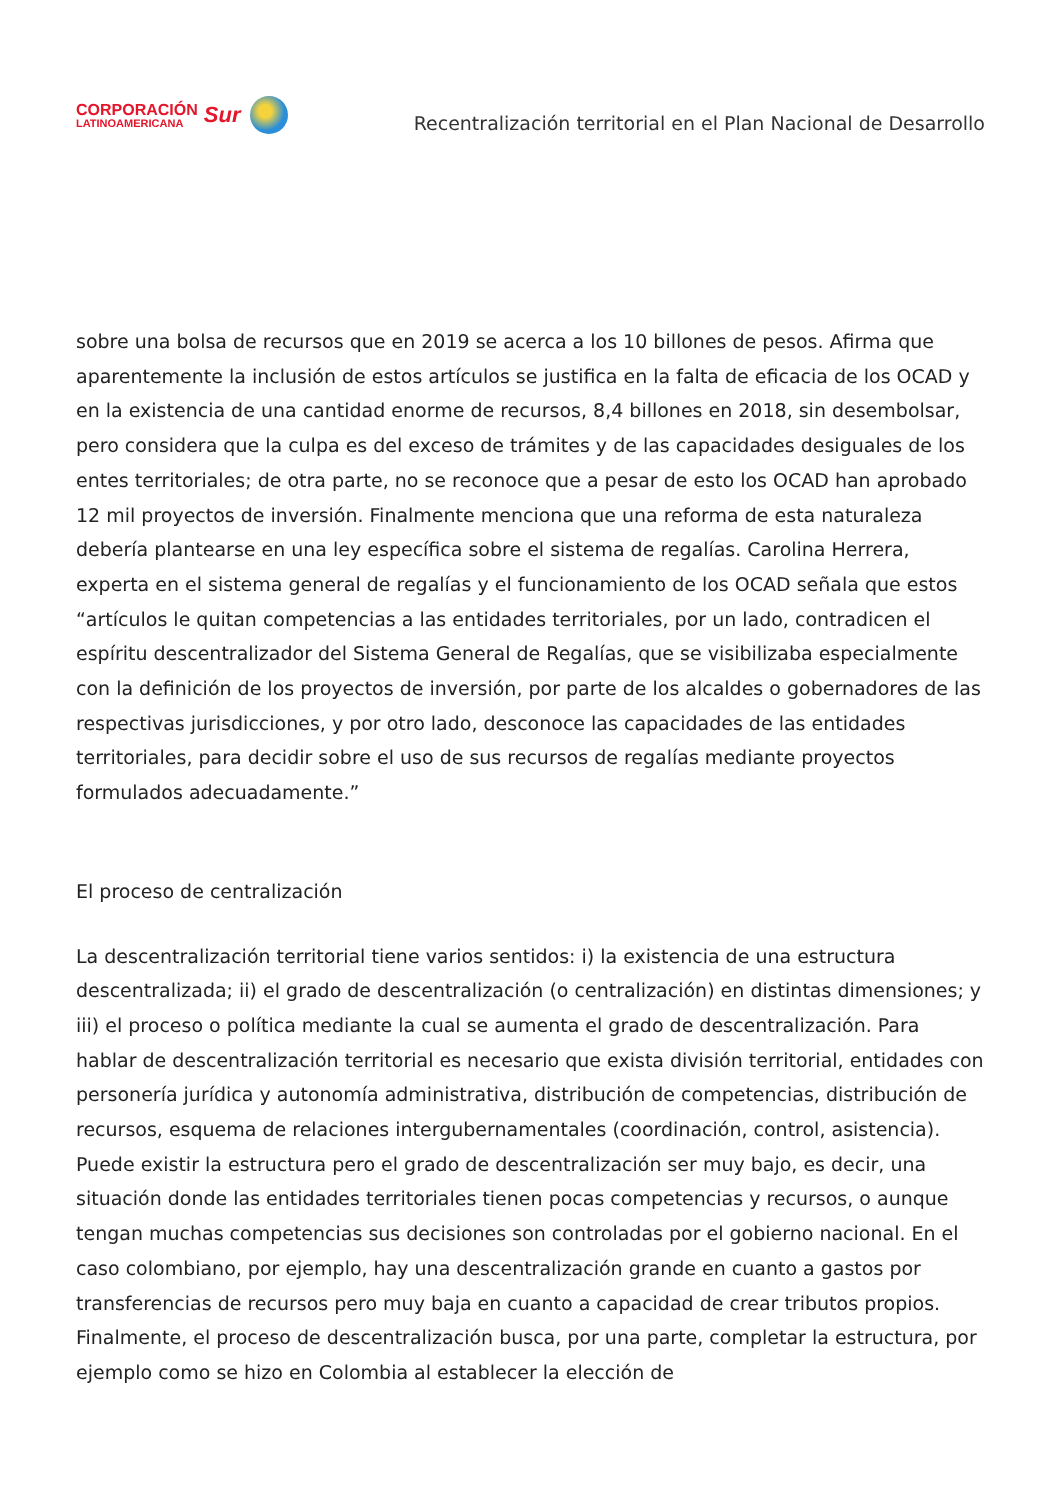CORPORACIÓN
LATINOAMERICANA
Sur
Recentralización territorial en el Plan Nacional de Desarrollo
sobre una bolsa de recursos que en 2019 se acerca a los 10 billones de pesos. Afirma que aparentemente la inclusión de estos artículos se justifica en la falta de eficacia de los OCAD y en la existencia de una cantidad enorme de recursos, 8,4 billones en 2018, sin desembolsar, pero considera que la culpa es del exceso de trámites y de las capacidades desiguales de los entes territoriales; de otra parte, no se reconoce que a pesar de esto los OCAD han aprobado 12 mil proyectos de inversión. Finalmente menciona que una reforma de esta naturaleza debería plantearse en una ley específica sobre el sistema de regalías. Carolina Herrera, experta en el sistema general de regalías y el funcionamiento de los OCAD señala que estos “artículos le quitan competencias a las entidades territoriales, por un lado, contradicen el espíritu descentralizador del Sistema General de Regalías, que se visibilizaba especialmente con la definición de los proyectos de inversión, por parte de los alcaldes o gobernadores de las respectivas jurisdicciones, y por otro lado, desconoce las capacidades de las entidades territoriales, para decidir sobre el uso de sus recursos de regalías mediante proyectos formulados adecuadamente.”
El proceso de centralización
La descentralización territorial tiene varios sentidos: i) la existencia de una estructura descentralizada; ii) el grado de descentralización (o centralización) en distintas dimensiones; y iii) el proceso o política mediante la cual se aumenta el grado de descentralización. Para hablar de descentralización territorial es necesario que exista división territorial, entidades con personería jurídica y autonomía administrativa, distribución de competencias, distribución de recursos, esquema de relaciones intergubernamentales (coordinación, control, asistencia). Puede existir la estructura pero el grado de descentralización ser muy bajo, es decir, una situación donde las entidades territoriales tienen pocas competencias y recursos, o aunque tengan muchas competencias sus decisiones son controladas por el gobierno nacional. En el caso colombiano, por ejemplo, hay una descentralización grande en cuanto a gastos por transferencias de recursos pero muy baja en cuanto a capacidad de crear tributos propios. Finalmente, el proceso de descentralización busca, por una parte, completar la estructura, por ejemplo como se hizo en Colombia al establecer la elección de